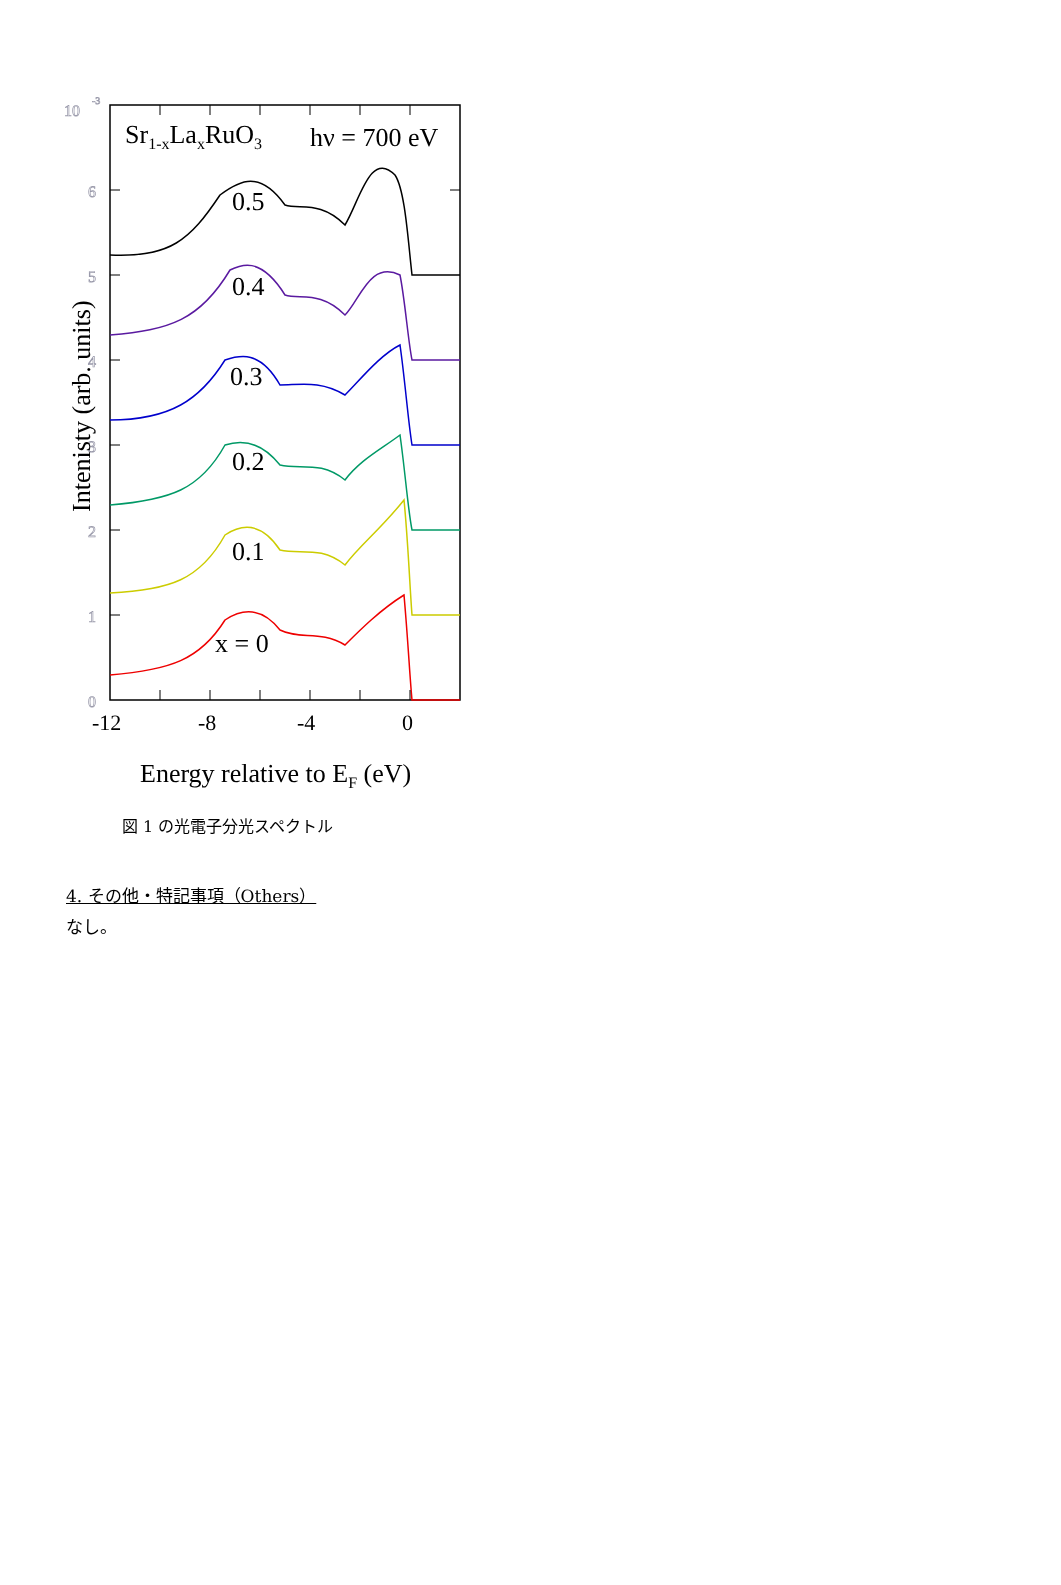10
-3
6
5
4
3
2
1
0
Sr1-xLaxRuO3
hν = 700 eV
0.5
0.4
0.3
0.2
0.1
x = 0
-12
-8
-4
0
Energy relative to EF (eV)
Intenisty (arb. units)
図 1 の光電子分光スペクトル
4. その他・特記事項（Others）
なし。